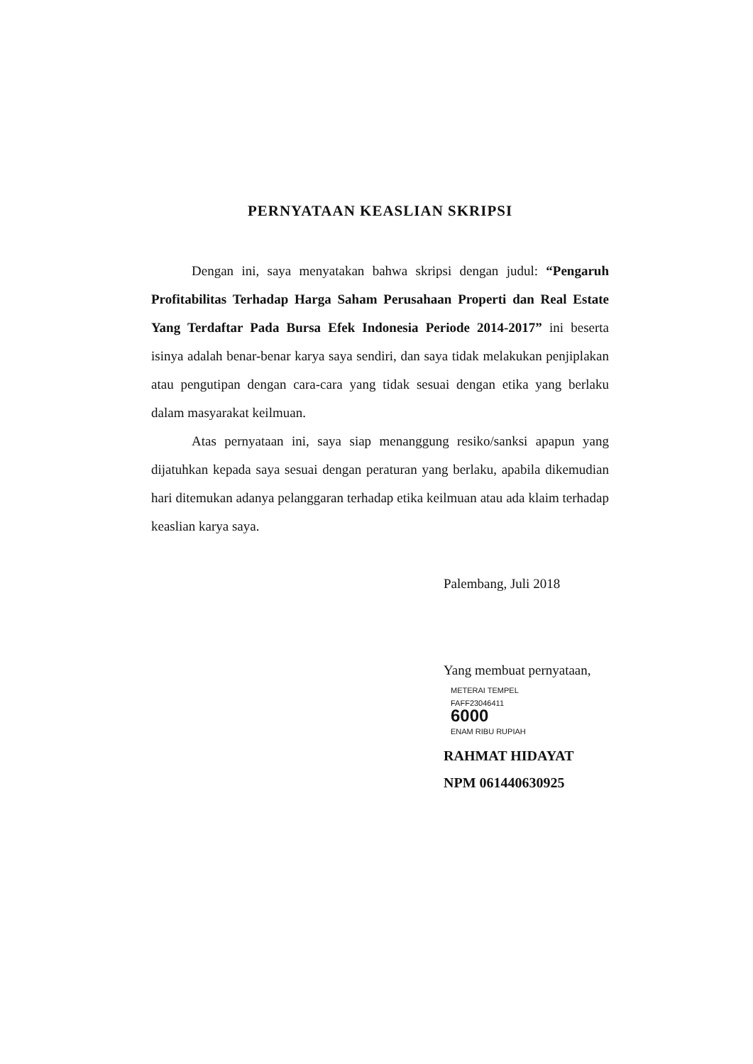PERNYATAAN KEASLIAN SKRIPSI
Dengan ini, saya menyatakan bahwa skripsi dengan judul: “Pengaruh Profitabilitas Terhadap Harga Saham Perusahaan Properti dan Real Estate Yang Terdaftar Pada Bursa Efek Indonesia Periode 2014-2017” ini beserta isinya adalah benar-benar karya saya sendiri, dan saya tidak melakukan penjiplakan atau pengutipan dengan cara-cara yang tidak sesuai dengan etika yang berlaku dalam masyarakat keilmuan.
Atas pernyataan ini, saya siap menanggung resiko/sanksi apapun yang dijatuhkan kepada saya sesuai dengan peraturan yang berlaku, apabila dikemudian hari ditemukan adanya pelanggaran terhadap etika keilmuan atau ada klaim terhadap keaslian karya saya.
Palembang, Juli 2018
Yang membuat pernyataan,
METERAI TEMPEL
FAFF23046411
6000
ENAM RIBU RUPIAH
RAHMAT HIDAYAT
NPM 061440630925